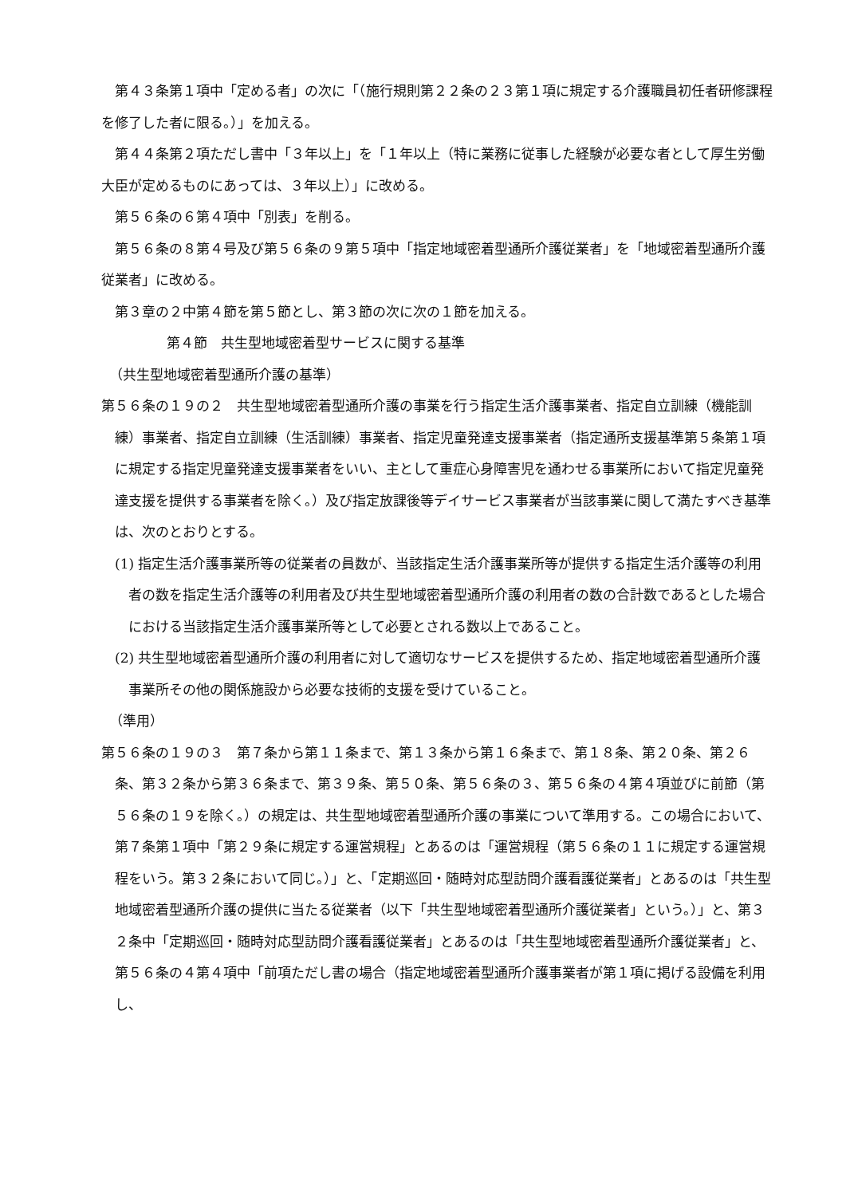第４３条第１項中「定める者」の次に「（施行規則第２２条の２３第１項に規定する介護職員初任者研修課程を修了した者に限る。）」を加える。
第４４条第２項ただし書中「３年以上」を「１年以上（特に業務に従事した経験が必要な者として厚生労働大臣が定めるものにあっては、３年以上）」に改める。
第５６条の６第４項中「別表」を削る。
第５６条の８第４号及び第５６条の９第５項中「指定地域密着型通所介護従業者」を「地域密着型通所介護従業者」に改める。
第３章の２中第４節を第５節とし、第３節の次に次の１節を加える。
第４節　共生型地域密着型サービスに関する基準
（共生型地域密着型通所介護の基準）
第５６条の１９の２　共生型地域密着型通所介護の事業を行う指定生活介護事業者、指定自立訓練（機能訓練）事業者、指定自立訓練（生活訓練）事業者、指定児童発達支援事業者（指定通所支援基準第５条第１項に規定する指定児童発達支援事業者をいい、主として重症心身障害児を通わせる事業所において指定児童発達支援を提供する事業者を除く。）及び指定放課後等デイサービス事業者が当該事業に関して満たすべき基準は、次のとおりとする。
(1) 指定生活介護事業所等の従業者の員数が、当該指定生活介護事業所等が提供する指定生活介護等の利用者の数を指定生活介護等の利用者及び共生型地域密着型通所介護の利用者の数の合計数であるとした場合における当該指定生活介護事業所等として必要とされる数以上であること。
(2) 共生型地域密着型通所介護の利用者に対して適切なサービスを提供するため、指定地域密着型通所介護事業所その他の関係施設から必要な技術的支援を受けていること。
（準用）
第５６条の１９の３　第７条から第１１条まで、第１３条から第１６条まで、第１８条、第２０条、第２６条、第３２条から第３６条まで、第３９条、第５０条、第５６条の３、第５６条の４第４項並びに前節（第５６条の１９を除く。）の規定は、共生型地域密着型通所介護の事業について準用する。この場合において、第７条第１項中「第２９条に規定する運営規程」とあるのは「運営規程（第５６条の１１に規定する運営規程をいう。第３２条において同じ。）」と、「定期巡回・随時対応型訪問介護看護従業者」とあるのは「共生型地域密着型通所介護の提供に当たる従業者（以下「共生型地域密着型通所介護従業者」という。）」と、第３２条中「定期巡回・随時対応型訪問介護看護従業者」とあるのは「共生型地域密着型通所介護従業者」と、第５６条の４第４項中「前項ただし書の場合（指定地域密着型通所介護事業者が第１項に掲げる設備を利用し、